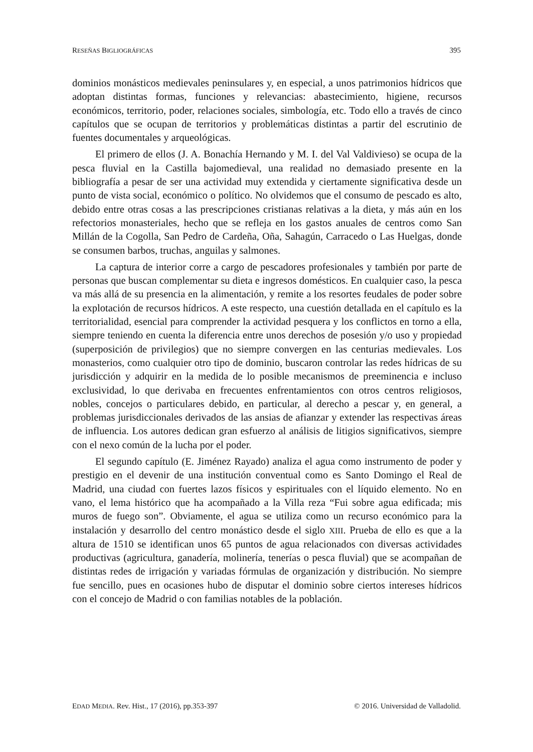RESEÑAS BIGLIOGRÁFICAS 395
dominios monásticos medievales peninsulares y, en especial, a unos patrimonios hídricos que adoptan distintas formas, funciones y relevancias: abastecimiento, higiene, recursos económicos, territorio, poder, relaciones sociales, simbología, etc. Todo ello a través de cinco capítulos que se ocupan de territorios y problemáticas distintas a partir del escrutinio de fuentes documentales y arqueológicas.
El primero de ellos (J. A. Bonachía Hernando y M. I. del Val Valdivieso) se ocupa de la pesca fluvial en la Castilla bajomedieval, una realidad no demasiado presente en la bibliografía a pesar de ser una actividad muy extendida y ciertamente significativa desde un punto de vista social, económico o político. No olvidemos que el consumo de pescado es alto, debido entre otras cosas a las prescripciones cristianas relativas a la dieta, y más aún en los refectorios monasteriales, hecho que se refleja en los gastos anuales de centros como San Millán de la Cogolla, San Pedro de Cardeña, Oña, Sahagún, Carracedo o Las Huelgas, donde se consumen barbos, truchas, anguilas y salmones.
La captura de interior corre a cargo de pescadores profesionales y también por parte de personas que buscan complementar su dieta e ingresos domésticos. En cualquier caso, la pesca va más allá de su presencia en la alimentación, y remite a los resortes feudales de poder sobre la explotación de recursos hídricos. A este respecto, una cuestión detallada en el capítulo es la territorialidad, esencial para comprender la actividad pesquera y los conflictos en torno a ella, siempre teniendo en cuenta la diferencia entre unos derechos de posesión y/o uso y propiedad (superposición de privilegios) que no siempre convergen en las centurias medievales. Los monasterios, como cualquier otro tipo de dominio, buscaron controlar las redes hídricas de su jurisdicción y adquirir en la medida de lo posible mecanismos de preeminencia e incluso exclusividad, lo que derivaba en frecuentes enfrentamientos con otros centros religiosos, nobles, concejos o particulares debido, en particular, al derecho a pescar y, en general, a problemas jurisdiccionales derivados de las ansias de afianzar y extender las respectivas áreas de influencia. Los autores dedican gran esfuerzo al análisis de litigios significativos, siempre con el nexo común de la lucha por el poder.
El segundo capítulo (E. Jiménez Rayado) analiza el agua como instrumento de poder y prestigio en el devenir de una institución conventual como es Santo Domingo el Real de Madrid, una ciudad con fuertes lazos físicos y espirituales con el líquido elemento. No en vano, el lema histórico que ha acompañado a la Villa reza “Fui sobre agua edificada; mis muros de fuego son”. Obviamente, el agua se utiliza como un recurso económico para la instalación y desarrollo del centro monástico desde el siglo XIII. Prueba de ello es que a la altura de 1510 se identifican unos 65 puntos de agua relacionados con diversas actividades productivas (agricultura, ganadería, molinería, tenerías o pesca fluvial) que se acompañan de distintas redes de irrigación y variadas fórmulas de organización y distribución. No siempre fue sencillo, pues en ocasiones hubo de disputar el dominio sobre ciertos intereses hídricos con el concejo de Madrid o con familias notables de la población.
EDAD MEDIA. Rev. Hist., 17 (2016), pp.353-397 © 2016. Universidad de Valladolid.